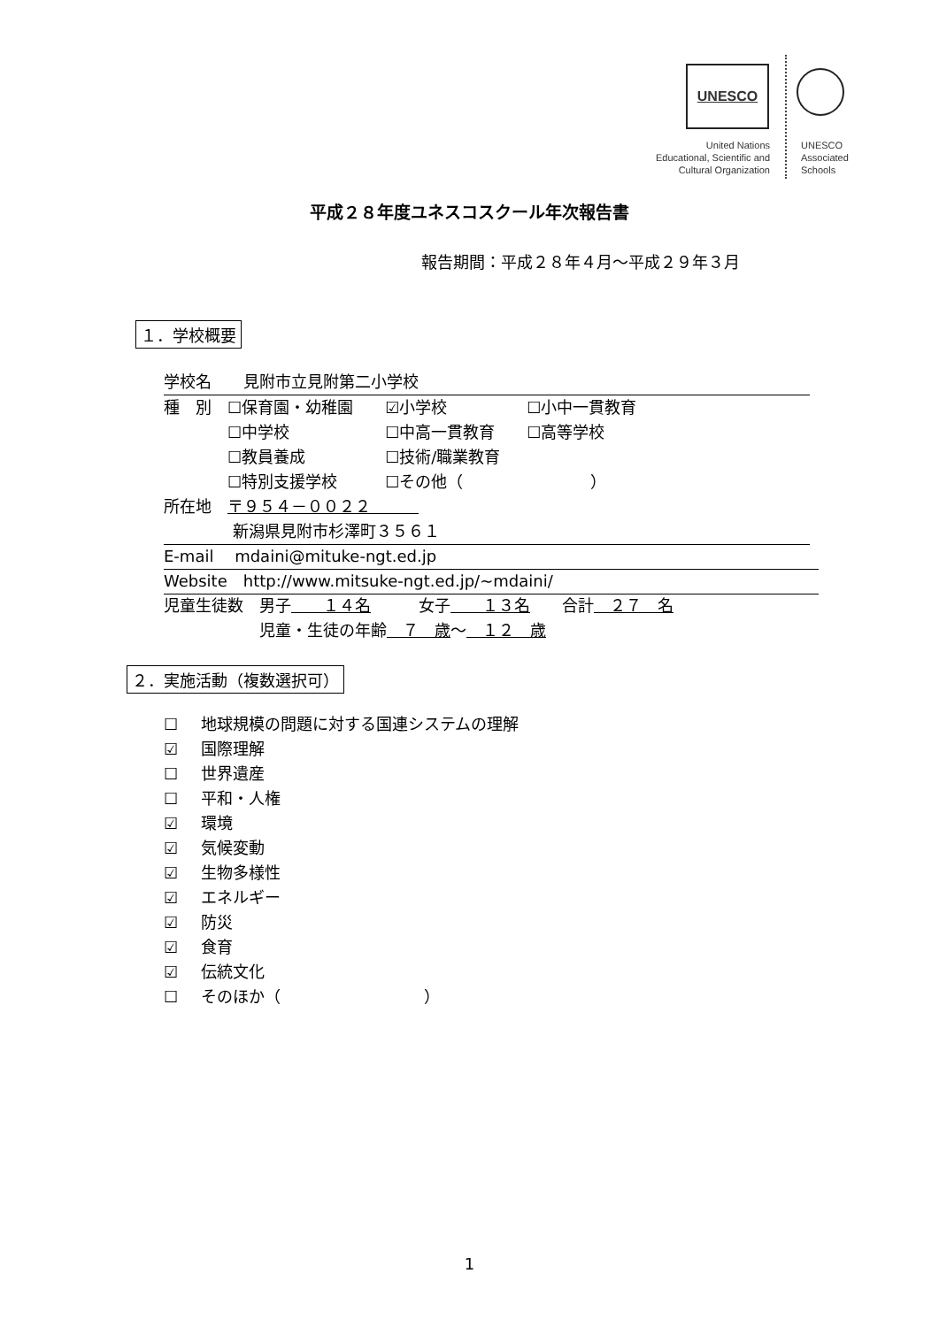UNESCO
United Nations
Educational, Scientific and
Cultural Organization
UNESCO
Associated
Schools
平成２８年度ユネスコスクール年次報告書
報告期間：平成２８年４月～平成２９年３月
１．学校概要
学校名　　見附市立見附第二小学校
種　別　☐保育園・幼稚園　　☑小学校　　　　　☐小中一貫教育
　　　　☐中学校　　　　　　☐中高一貫教育　　☐高等学校
　　　　☐教員養成　　　　　☐技術/職業教育
　　　　☐特別支援学校　　　☐その他（　　　　　　　　）
所在地　〒９５４－００２２　　　
　　　　 新潟県見附市杉澤町３５６１
E-mail　 mdaini@mituke-ngt.ed.jp
Website　http://www.mitsuke-ngt.ed.jp/~mdaini/
児童生徒数　男子　　１４名　　　女子　　１３名　　合計　２７　名
　　　　　　児童・生徒の年齢　７　歳～　１２　歳
２．実施活動（複数選択可）
☐ 地球規模の問題に対する国連システムの理解
☑ 国際理解
☐ 世界遺産
☐ 平和・人権
☑ 環境
☑ 気候変動
☑ 生物多様性
☑ エネルギー
☑ 防災
☑ 食育
☑ 伝統文化
☐ そのほか（　　　　　　　　　）
1